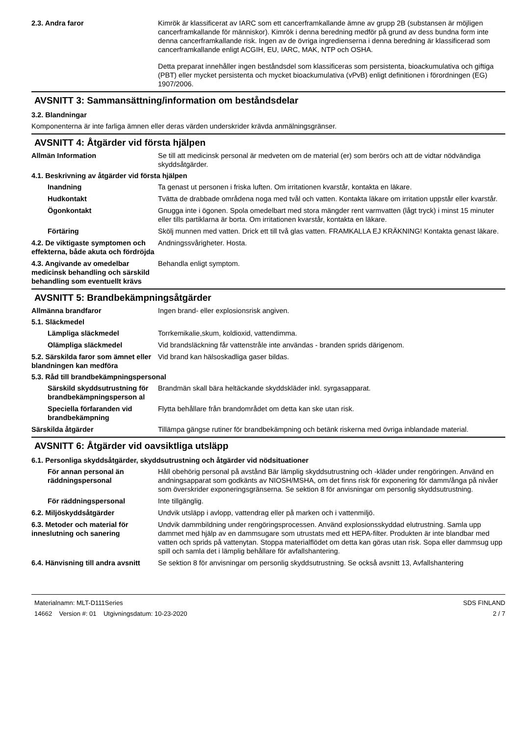2.3. Andra faror Kimrök är klassificerat av IARC som ett cancerframkallande ämne av grupp 2B (substansen är möjligen cancerframkallande för människor). Kimrök i denna beredning medför på grund av dess bundna form inte denna cancerframkallande risk. Ingen av de övriga ingredienserna i denna beredning är klassificerad som cancerframkallande enligt ACGIH, EU, IARC, MAK, NTP och OSHA.
Detta preparat innehåller ingen beståndsdel som klassificeras som persistenta, bioackumulativa och giftiga (PBT) eller mycket persistenta och mycket bioackumulativa (vPvB) enligt definitionen i förordningen (EG) 1907/2006.
AVSNITT 3: Sammansättning/information om beståndsdelar
3.2. Blandningar
Komponenterna är inte farliga ämnen eller deras värden underskrider krävda anmälningsgränser.
AVSNITT 4: Åtgärder vid första hjälpen
Allmän Information Se till att medicinsk personal är medveten om de material (er) som berörs och att de vidtar nödvändiga skyddsåtgärder.
4.1. Beskrivning av åtgärder vid första hjälpen
Inandning Ta genast ut personen i friska luften. Om irritationen kvarstår, kontakta en läkare.
Hudkontakt Tvätta de drabbade områdena noga med tvål och vatten. Kontakta läkare om irritation uppstår eller kvarstår.
Ögonkontakt Gnugga inte i ögonen. Spola omedelbart med stora mängder rent varmvatten (lågt tryck) i minst 15 minuter eller tills partiklarna är borta. Om irritationen kvarstår, kontakta en läkare.
Förtäring Skölj munnen med vatten. Drick ett till två glas vatten. FRAMKALLA EJ KRÄKNING! Kontakta genast läkare.
4.2. De viktigaste symptomen och effekterna, både akuta och fördröjda
Andningssvårigheter. Hosta.
4.3. Angivande av omedelbar medicinsk behandling och särskild behandling som eventuellt krävs
Behandla enligt symptom.
AVSNITT 5: Brandbekämpningsåtgärder
Allmänna brandfaror Ingen brand- eller explosionsrisk angiven.
5.1. Släckmedel
Lämpliga släckmedel Torrkemikalie,skum, koldioxid, vattendimma.
Olämpliga släckmedel Vid brandsläckning får vattenstråle inte användas - branden sprids därigenom.
5.2. Särskilda faror som ämnet eller blandningen kan medföra
Vid brand kan hälsoskadliga gaser bildas.
5.3. Råd till brandbekämpningspersonal
Särskild skyddsutrustning för brandbekämpningsperson al
Brandmän skall bära heltäckande skyddskläder inkl. syrgasapparat.
Speciella förfaranden vid brandbekämpning
Flytta behållare från brandområdet om detta kan ske utan risk.
Särskilda åtgärder Tillämpa gängse rutiner för brandbekämpning och betänk riskerna med övriga inblandade material.
AVSNITT 6: Åtgärder vid oavsiktliga utsläpp
6.1. Personliga skyddsåtgärder, skyddsutrustning och åtgärder vid nödsituationer
För annan personal än räddningspersonal
Håll obehörig personal på avstånd Bär lämplig skyddsutrustning och -kläder under rengöringen. Använd en andningsapparat som godkänts av NIOSH/MSHA, om det finns risk för exponering för damm/ånga på nivåer som överskrider exponeringsgränserna. Se sektion 8 för anvisningar om personlig skyddsutrustning.
För räddningspersonal Inte tillgänglig.
6.2. Miljöskyddsåtgärder Undvik utsläpp i avlopp, vattendrag eller på marken och i vattenmiljö.
6.3. Metoder och material för inneslutning och sanering
Undvik dammbildning under rengöringsprocessen. Använd explosionsskyddad elutrustning. Samla upp dammet med hjälp av en dammsugare som utrustats med ett HEPA-filter. Produkten är inte blandbar med vatten och sprids på vattenytan. Stoppa materialflödet om detta kan göras utan risk. Sopa eller dammsug upp spill och samla det i lämplig behållare för avfallshantering.
6.4. Hänvisning till andra avsnitt
Se sektion 8 för anvisningar om personlig skyddsutrustning. Se också avsnitt 13, Avfallshantering
Materialnamn: MLT-D111Series
14662 Version #: 01 Utgivningsdatum: 10-23-2020
SDS FINLAND
2 / 7